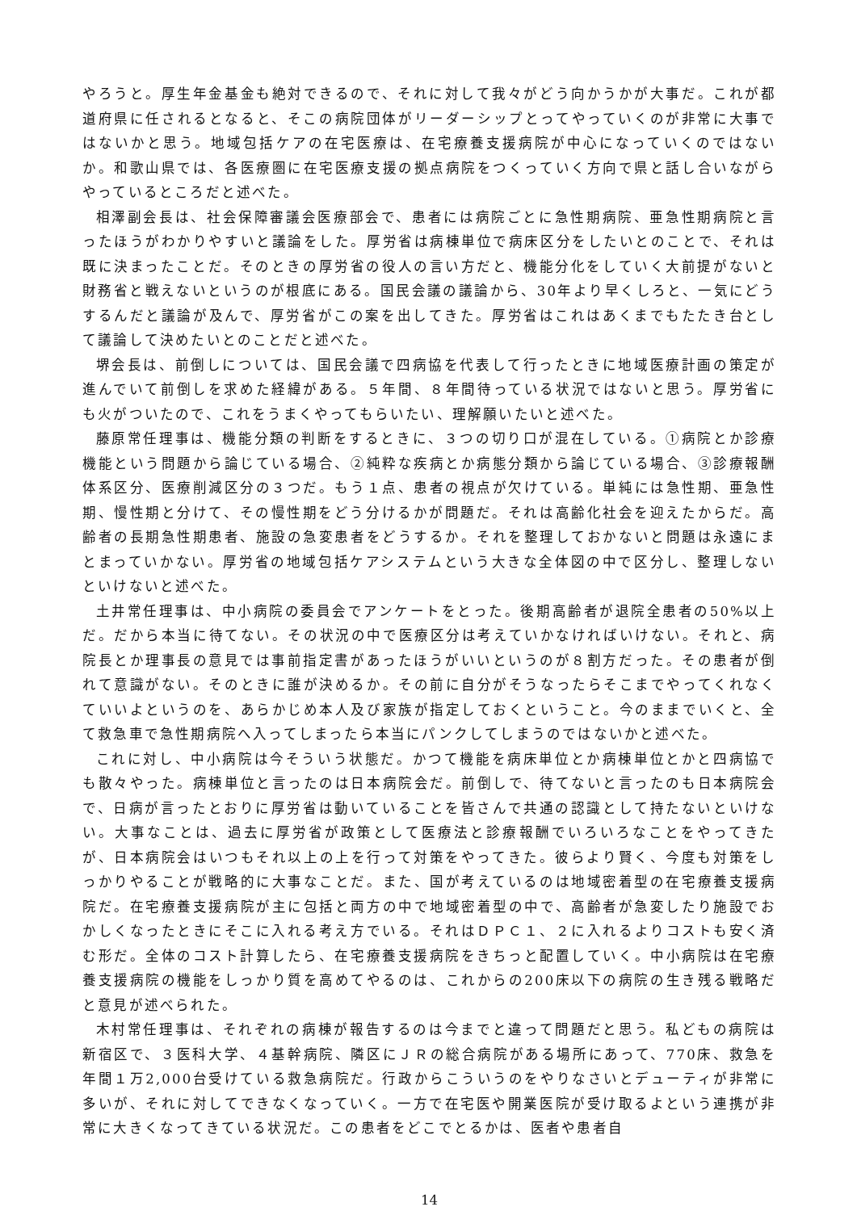やろうと。厚生年金基金も絶対できるので、それに対して我々がどう向かうかが大事だ。これが都道府県に任されるとなると、そこの病院団体がリーダーシップとってやっていくのが非常に大事ではないかと思う。地域包括ケアの在宅医療は、在宅療養支援病院が中心になっていくのではないか。和歌山県では、各医療圏に在宅医療支援の拠点病院をつくっていく方向で県と話し合いながらやっているところだと述べた。
相澤副会長は、社会保障審議会医療部会で、患者には病院ごとに急性期病院、亜急性期病院と言ったほうがわかりやすいと議論をした。厚労省は病棟単位で病床区分をしたいとのことで、それは既に決まったことだ。そのときの厚労省の役人の言い方だと、機能分化をしていく大前提がないと財務省と戦えないというのが根底にある。国民会議の議論から、30年より早くしろと、一気にどうするんだと議論が及んで、厚労省がこの案を出してきた。厚労省はこれはあくまでもたたき台として議論して決めたいとのことだと述べた。
堺会長は、前倒しについては、国民会議で四病協を代表して行ったときに地域医療計画の策定が進んでいて前倒しを求めた経緯がある。５年間、８年間待っている状況ではないと思う。厚労省にも火がついたので、これをうまくやってもらいたい、理解願いたいと述べた。
藤原常任理事は、機能分類の判断をするときに、３つの切り口が混在している。①病院とか診療機能という問題から論じている場合、②純粋な疾病とか病態分類から論じている場合、③診療報酬体系区分、医療削減区分の３つだ。もう１点、患者の視点が欠けている。単純には急性期、亜急性期、慢性期と分けて、その慢性期をどう分けるかが問題だ。それは高齢化社会を迎えたからだ。高齢者の長期急性期患者、施設の急変患者をどうするか。それを整理しておかないと問題は永遠にまとまっていかない。厚労省の地域包括ケアシステムという大きな全体図の中で区分し、整理しないといけないと述べた。
土井常任理事は、中小病院の委員会でアンケートをとった。後期高齢者が退院全患者の50%以上だ。だから本当に待てない。その状況の中で医療区分は考えていかなければいけない。それと、病院長とか理事長の意見では事前指定書があったほうがいいというのが８割方だった。その患者が倒れて意識がない。そのときに誰が決めるか。その前に自分がそうなったらそこまでやってくれなくていいよというのを、あらかじめ本人及び家族が指定しておくということ。今のままでいくと、全て救急車で急性期病院へ入ってしまったら本当にパンクしてしまうのではないかと述べた。
これに対し、中小病院は今そういう状態だ。かつて機能を病床単位とか病棟単位とかと四病協でも散々やった。病棟単位と言ったのは日本病院会だ。前倒しで、待てないと言ったのも日本病院会で、日病が言ったとおりに厚労省は動いていることを皆さんで共通の認識として持たないといけない。大事なことは、過去に厚労省が政策として医療法と診療報酬でいろいろなことをやってきたが、日本病院会はいつもそれ以上の上を行って対策をやってきた。彼らより賢く、今度も対策をしっかりやることが戦略的に大事なことだ。また、国が考えているのは地域密着型の在宅療養支援病院だ。在宅療養支援病院が主に包括と両方の中で地域密着型の中で、高齢者が急変したり施設でおかしくなったときにそこに入れる考え方でいる。それはＤＰＣ１、２に入れるよりコストも安く済む形だ。全体のコスト計算したら、在宅療養支援病院をきちっと配置していく。中小病院は在宅療養支援病院の機能をしっかり質を高めてやるのは、これからの200床以下の病院の生き残る戦略だと意見が述べられた。
木村常任理事は、それぞれの病棟が報告するのは今までと違って問題だと思う。私どもの病院は新宿区で、３医科大学、４基幹病院、隣区にＪＲの総合病院がある場所にあって、770床、救急を年間１万2,000台受けている救急病院だ。行政からこういうのをやりなさいとデューティが非常に多いが、それに対してできなくなっていく。一方で在宅医や開業医院が受け取るよという連携が非常に大きくなってきている状況だ。この患者をどこでとるかは、医者や患者自
14